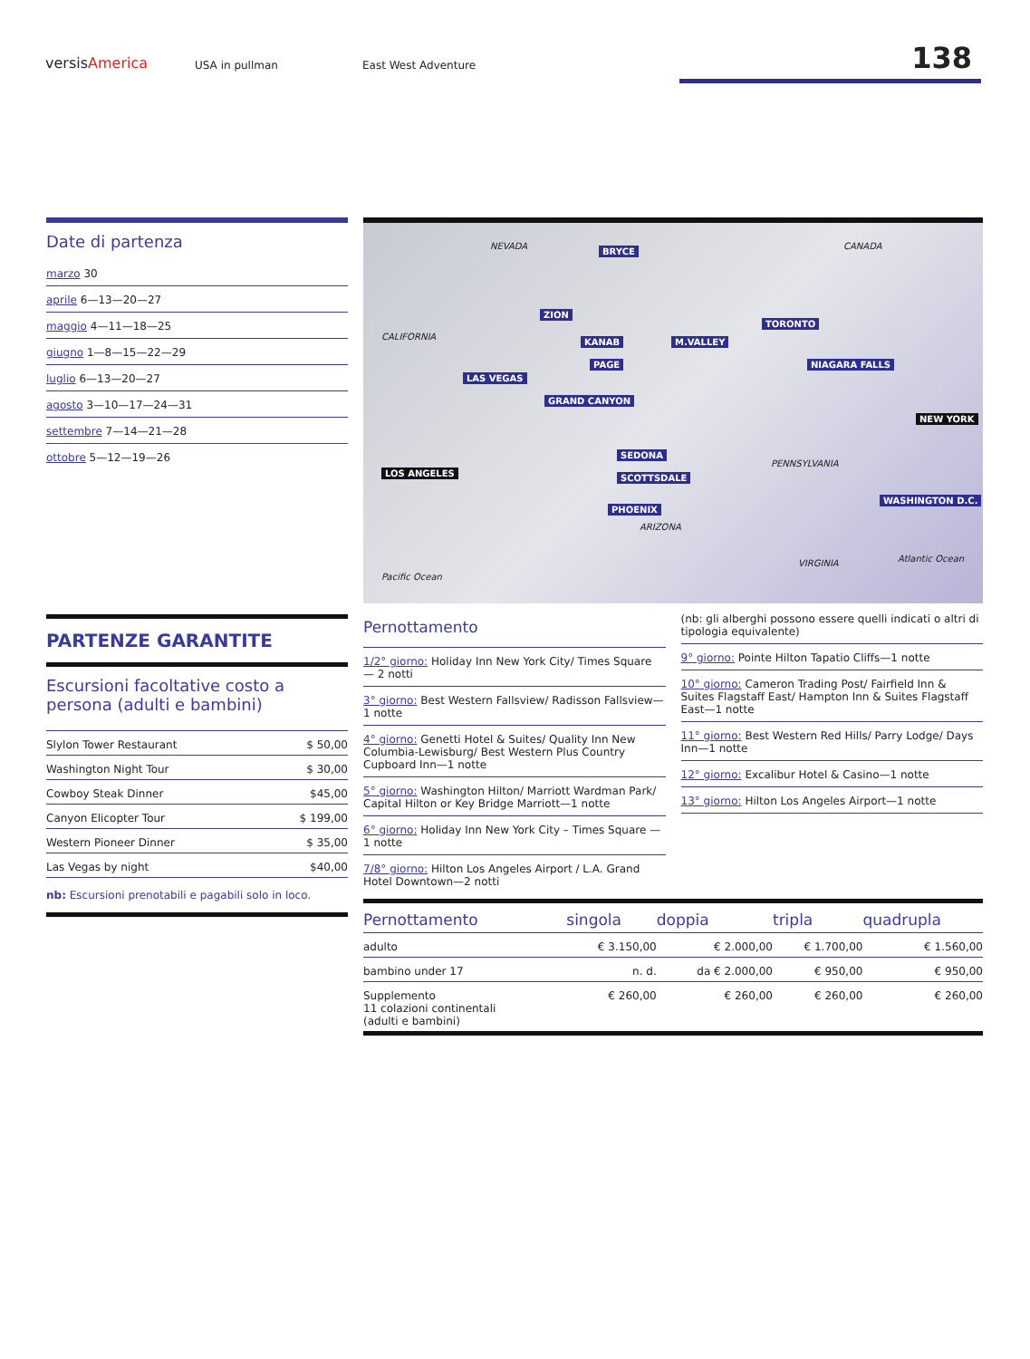versisAmerica USA in pullman East West Adventure 138
Date di partenza
marzo 30
aprile 6—13—20—27
maggio 4—11—18—25
giugno 1—8—15—22—29
luglio 6—13—20—27
agosto 3—10—17—24—31
settembre 7—14—21—28
ottobre 5—12—19—26
PARTENZE GARANTITE
Escursioni facoltative costo a persona (adulti e bambini)
| Slylon Tower Restaurant | $ 50,00 |
| Washington Night Tour | $ 30,00 |
| Cowboy Steak Dinner | $45,00 |
| Canyon Elicopter Tour | $ 199,00 |
| Western Pioneer Dinner | $ 35,00 |
| Las Vegas by night | $40,00 |
nb: Escursioni prenotabili e pagabili solo in loco.
LOS ANGELES
LAS VEGAS
ZION
BRYCE
KANAB
PAGE
M.VALLEY
GRAND CANYON
SEDONA
SCOTTSDALE
PHOENIX
TORONTO
NIAGARA FALLS
NEW YORK
WASHINGTON D.C.
NEVADA
CALIFORNIA
ARIZONA
CANADA
PENNSYLVANIA
Pacific Ocean
Atlantic Ocean VIRGINIA
Pernottamento
1/2° giorno: Holiday Inn New York City/ Times Square — 2 notti
3° giorno: Best Western Fallsview/ Radisson Fallsview—1 notte
4° giorno: Genetti Hotel & Suites/ Quality Inn New Columbia-Lewisburg/ Best Western Plus Country Cupboard Inn—1 notte
5° giorno: Washington Hilton/ Marriott Wardman Park/ Capital Hilton or Key Bridge Marriott—1 notte
6° giorno: Holiday Inn New York City – Times Square —1 notte
7/8° giorno: Hilton Los Angeles Airport / L.A. Grand Hotel Downtown—2 notti
(nb: gli alberghi possono essere quelli indicati o altri di tipologia equivalente)
9° giorno: Pointe Hilton Tapatio Cliffs—1 notte
10° giorno: Cameron Trading Post/ Fairfield Inn & Suites Flagstaff East/ Hampton Inn & Suites Flagstaff East—1 notte
11° giorno: Best Western Red Hills/ Parry Lodge/ Days Inn—1 notte
12° giorno: Excalibur Hotel & Casino—1 notte
13° giorno: Hilton Los Angeles Airport—1 notte
| Pernottamento | singola | doppia | tripla | quadrupla |
| --- | --- | --- | --- | --- |
| adulto | € 3.150,00 | € 2.000,00 | € 1.700,00 | € 1.560,00 |
| bambino under 17 | n. d. | da € 2.000,00 | € 950,00 | € 950,00 |
| Supplemento 11 colazioni continentali (adulti e bambini) | € 260,00 | € 260,00 | € 260,00 | € 260,00 |